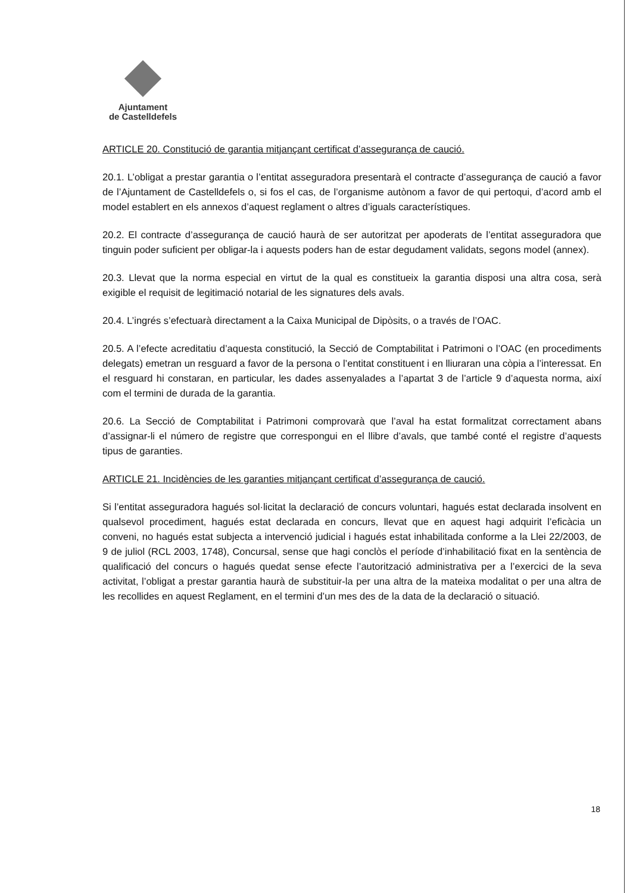Ajuntament
de Castelldefels
ARTICLE 20. Constitució de garantia mitjançant certificat d’assegurança de caució.
20.1. L’obligat a prestar garantia o l’entitat asseguradora presentarà el contracte d’assegurança de caució a favor de l’Ajuntament de Castelldefels o, si fos el cas, de l’organisme autònom a favor de qui pertoqui, d’acord amb el model establert en els annexos d’aquest reglament o altres d’iguals característiques.
20.2. El contracte d’assegurança de caució haurà de ser autoritzat per apoderats de l’entitat asseguradora que tinguin poder suficient per obligar-la i aquests poders han de estar degudament validats, segons model (annex).
20.3. Llevat que la norma especial en virtut de la qual es constitueix la garantia disposi una altra cosa, serà exigible el requisit de legitimació notarial de les signatures dels avals.
20.4. L’ingrés s’efectuarà directament a la Caixa Municipal de Dipòsits, o a través de l’OAC.
20.5. A l’efecte acreditatiu d’aquesta constitució, la Secció de Comptabilitat i Patrimoni o l’OAC (en procediments delegats) emetran un resguard a favor de la persona o l’entitat constituent i en lliuraran una còpia a l’interessat. En el resguard hi constaran, en particular, les dades assenyalades a l’apartat 3 de l’article 9 d’aquesta norma, així com el termini de durada de la garantia.
20.6. La Secció de Comptabilitat i Patrimoni comprovarà que l’aval ha estat formalitzat correctament abans d’assignar-li el número de registre que correspongui en el llibre d’avals, que també conté el registre d’aquests tipus de garanties.
ARTICLE 21. Incidències de les garanties mitjançant certificat d’assegurança de caució.
Si l’entitat asseguradora hagués sol·licitat la declaració de concurs voluntari, hagués estat declarada insolvent en qualsevol procediment, hagués estat declarada en concurs, llevat que en aquest hagi adquirit l’eficàcia un conveni, no hagués estat subjecta a intervenció judicial i hagués estat inhabilitada conforme a la Llei 22/2003, de 9 de juliol (RCL 2003, 1748), Concursal, sense que hagi conclòs el període d’inhabilitació fixat en la sentència de qualificació del concurs o hagués quedat sense efecte l’autorització administrativa per a l’exercici de la seva activitat, l’obligat a prestar garantia haurà de substituir-la per una altra de la mateixa modalitat o per una altra de les recollides en aquest Reglament, en el termini d’un mes des de la data de la declaració o situació.
18